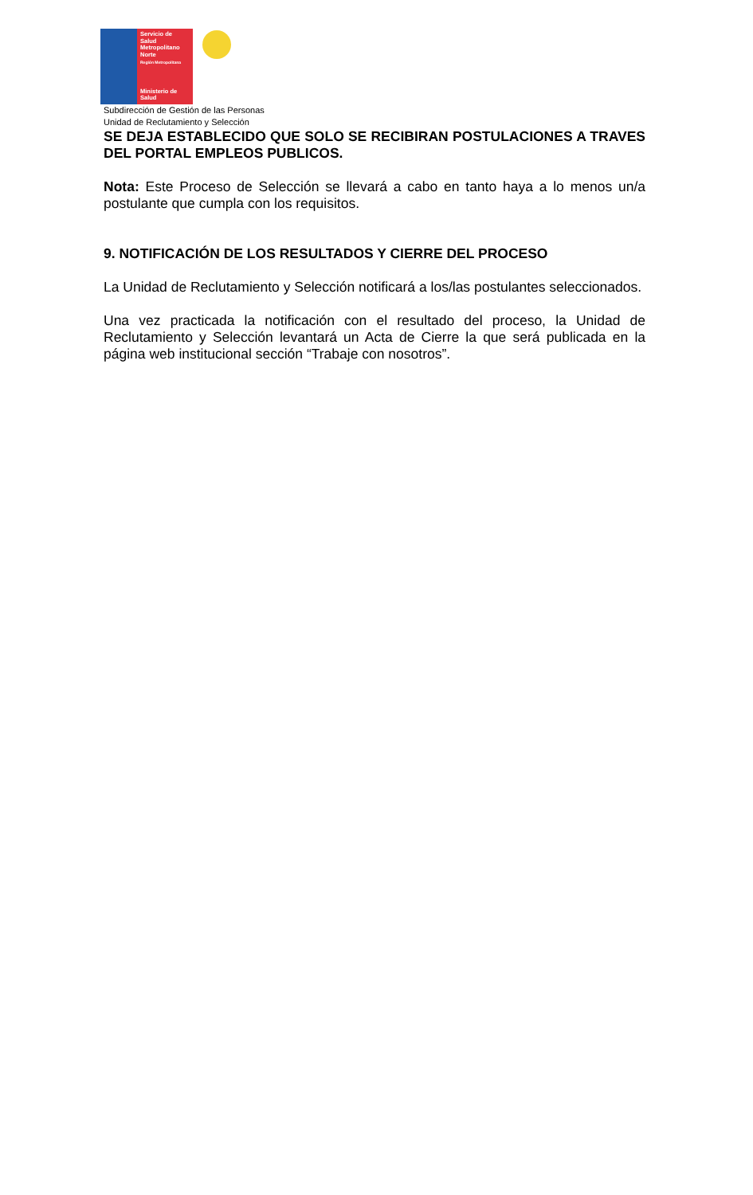Servicio de
Salud
Metropolitano
Norte
Región Metropolitana
Ministerio de
Salud
Subdirección de Gestión de las Personas
Unidad de Reclutamiento y Selección
SE DEJA ESTABLECIDO QUE SOLO SE RECIBIRAN POSTULACIONES A TRAVES DEL PORTAL EMPLEOS PUBLICOS.
Nota: Este Proceso de Selección se llevará a cabo en tanto haya a lo menos un/a postulante que cumpla con los requisitos.
9. NOTIFICACIÓN DE LOS RESULTADOS Y CIERRE DEL PROCESO
La Unidad de Reclutamiento y Selección notificará a los/las postulantes seleccionados.
Una vez practicada la notificación con el resultado del proceso, la Unidad de Reclutamiento y Selección levantará un Acta de Cierre la que será publicada en la página web institucional sección “Trabaje con nosotros”.